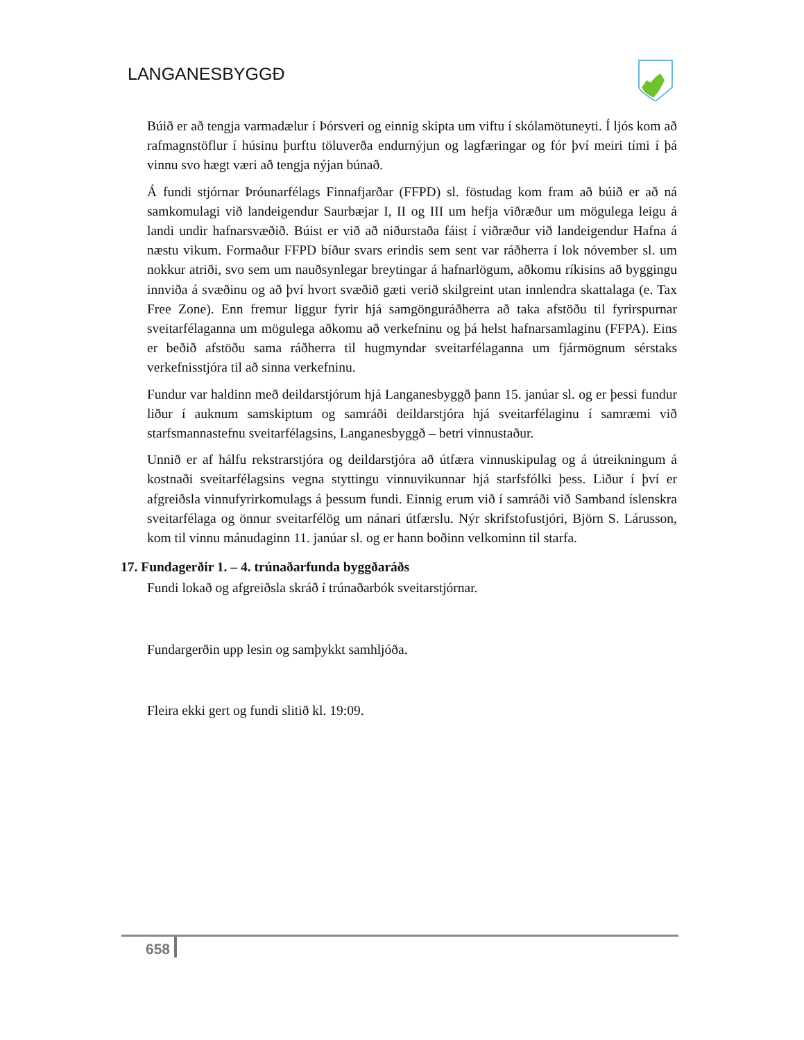LANGANESBYGGÐ
Búið er að tengja varmadælur í Þórsveri og einnig skipta um viftu í skólamötuneyti. Í ljós kom að rafmagnstöflur í húsinu þurftu töluverða endurnýjun og lagfæringar og fór því meiri tími í þá vinnu svo hægt væri að tengja nýjan búnað.
Á fundi stjórnar Þróunarfélags Finnafjarðar (FFPD) sl. föstudag kom fram að búið er að ná samkomulagi við landeigendur Saurbæjar I, II og III um hefja viðræður um mögulega leigu á landi undir hafnarsvæðið. Búist er við að niðurstaða fáist í viðræður við landeigendur Hafna á næstu vikum. Formaður FFPD bíður svars erindis sem sent var ráðherra í lok nóvember sl. um nokkur atriði, svo sem um nauðsynlegar breytingar á hafnarlögum, aðkomu ríkisins að byggingu innviða á svæðinu og að því hvort svæðið gæti verið skilgreint utan innlendra skattalaga (e. Tax Free Zone). Enn fremur liggur fyrir hjá samgönguráðherra að taka afstöðu til fyrirspurnar sveitarfélaganna um mögulega aðkomu að verkefninu og þá helst hafnarsamlaginu (FFPA). Eins er beðið afstöðu sama ráðherra til hugmyndar sveitarfélaganna um fjármögnum sérstaks verkefnisstjóra til að sinna verkefninu.
Fundur var haldinn með deildarstjórum hjá Langanesbyggð þann 15. janúar sl. og er þessi fundur liður í auknum samskiptum og samráði deildarstjóra hjá sveitarfélaginu í samræmi við starfsmannastefnu sveitarfélagsins, Langanesbyggð – betri vinnustaður.
Unnið er af hálfu rekstrarstjóra og deildarstjóra að útfæra vinnuskipulag og á útreikningum á kostnaði sveitarfélagsins vegna styttingu vinnuvikunnar hjá starfsfólki þess. Liður í því er afgreiðsla vinnufyrirkomulags á þessum fundi. Einnig erum við í samráði við Samband íslenskra sveitarfélaga og önnur sveitarfélög um nánari útfærslu. Nýr skrifstofustjóri, Björn S. Lárusson, kom til vinnu mánudaginn 11. janúar sl. og er hann boðinn velkominn til starfa.
17. Fundagerðir 1. – 4. trúnaðarfunda byggðaráðs
Fundi lokað og afgreiðsla skráð í trúnaðarbók sveitarstjórnar.
Fundargerðin upp lesin og samþykkt samhljóða.
Fleira ekki gert og fundi slitið kl. 19:09.
658